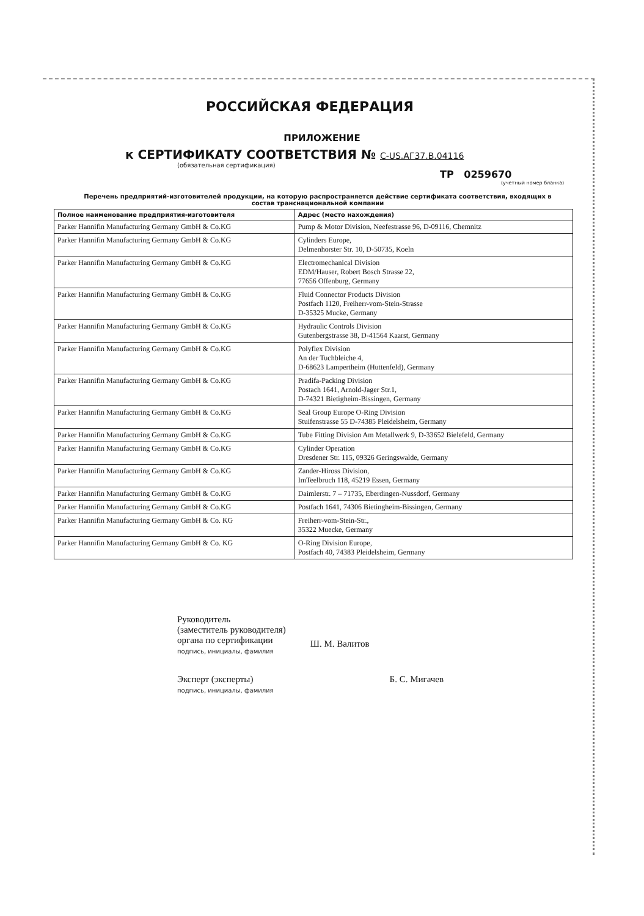РОССИЙСКАЯ ФЕДЕРАЦИЯ
ПРИЛОЖЕНИЕ
к СЕРТИФИКАТУ СООТВЕТСТВИЯ № C-US.АГ37.В.04116
(обязательная сертификация)
ТР 0259670
(учетный номер бланка)
Перечень предприятий-изготовителей продукции, на которую распространяется действие сертификата соответствия, входящих в состав транснациональной компании
| Полное наименование предприятия-изготовителя | Адрес (место нахождения) |
| --- | --- |
| Parker Hannifin Manufacturing Germany GmbH & Co.KG | Pump & Motor Division, Neefestrasse 96, D-09116, Chemnitz |
| Parker Hannifin Manufacturing Germany GmbH & Co.KG | Cylinders Europe, Delmenhorster Str. 10, D-50735, Koeln |
| Parker Hannifin Manufacturing Germany GmbH & Co.KG | Electromechanical Division EDM/Hauser, Robert Bosch Strasse 22, 77656 Offenburg, Germany |
| Parker Hannifin Manufacturing Germany GmbH & Co.KG | Fluid Connector Products Division Postfach 1120, Freiherr-vom-Stein-Strasse D-35325 Mucke, Germany |
| Parker Hannifin Manufacturing Germany GmbH & Co.KG | Hydraulic Controls Division Gutenbergstrasse 38, D-41564 Kaarst, Germany |
| Parker Hannifin Manufacturing Germany GmbH & Co.KG | Polyflex Division An der Tuchbleiche 4, D-68623 Lampertheim (Huttenfeld), Germany |
| Parker Hannifin Manufacturing Germany GmbH & Co.KG | Pradifa-Packing Division Postach 1641, Arnold-Jager Str.1, D-74321 Bietigheim-Bissingen, Germany |
| Parker Hannifin Manufacturing Germany GmbH & Co.KG | Seal Group Europe O-Ring Division Stuifenstrasse 55 D-74385 Pleidelsheim, Germany |
| Parker Hannifin Manufacturing Germany GmbH & Co.KG | Tube Fitting Division Am Metallwerk 9, D-33652 Bielefeld, Germany |
| Parker Hannifin Manufacturing Germany GmbH & Co.KG | Cylinder Operation Dresdener Str. 115, 09326 Geringswalde, Germany |
| Parker Hannifin Manufacturing Germany GmbH & Co.KG | Zander-Hiross Division, ImTeelbruch 118, 45219 Essen, Germany |
| Parker Hannifin Manufacturing Germany GmbH & Co.KG | Daimlerstr. 7 – 71735, Eberdingen-Nussdorf, Germany |
| Parker Hannifin Manufacturing Germany GmbH & Co.KG | Postfach 1641, 74306 Bietingheim-Bissingen, Germany |
| Parker Hannifin Manufacturing Germany GmbH & Co. KG | Freiherr-vom-Stein-Str., 35322 Muecke, Germany |
| Parker Hannifin Manufacturing Germany GmbH & Co. KG | O-Ring Division Europe, Postfach 40, 74383 Pleidelsheim, Germany |
Руководитель
(заместитель руководителя)
органа по сертификации
подпись, инициалы, фамилия
Ш. М. Валитов
Эксперт (эксперты)
подпись, инициалы, фамилия
Б. С. Мигачев